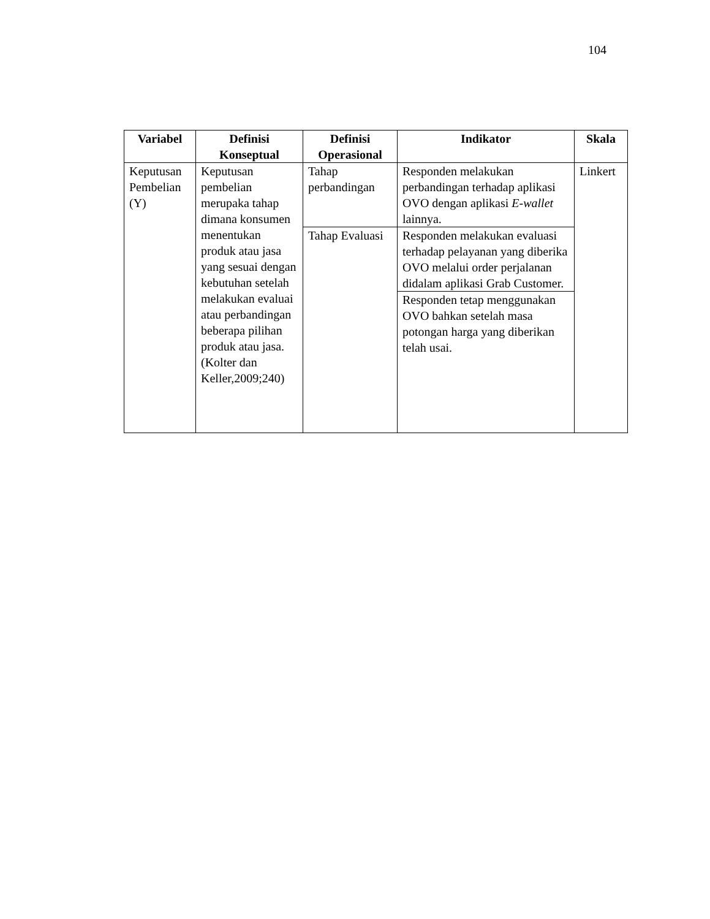104
| Variabel | Definisi Konseptual | Definisi Operasional | Indikator | Skala |
| --- | --- | --- | --- | --- |
| Keputusan Pembelian (Y) | Keputusan pembelian merupaka tahap dimana konsumen menentukan produk atau jasa yang sesuai dengan kebutuhan setelah melakukan evaluai atau perbandingan beberapa pilihan produk atau jasa. (Kolter dan Keller,2009;240) | Tahap perbandingan | Responden melakukan perbandingan terhadap aplikasi OVO dengan aplikasi E-wallet lainnya. | Linkert |
| | | Tahap Evaluasi | Responden melakukan evaluasi terhadap pelayanan yang diberika OVO melalui order perjalanan didalam aplikasi Grab Customer. | |
| | | | Responden tetap menggunakan OVO bahkan setelah masa potongan harga yang diberikan telah usai. | |